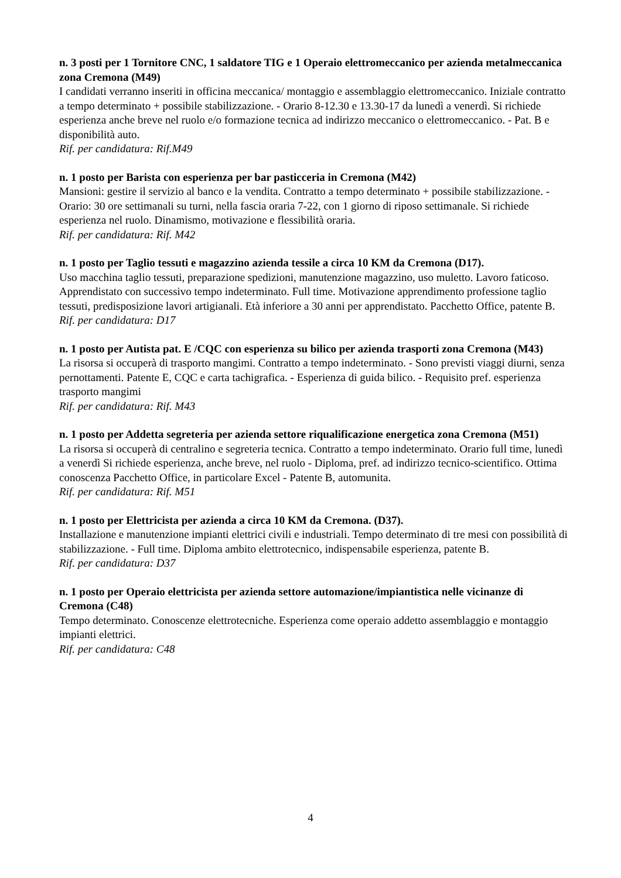n. 3 posti per 1 Tornitore CNC, 1 saldatore TIG e 1 Operaio elettromeccanico per azienda metalmeccanica zona Cremona (M49)
I candidati verranno inseriti in officina meccanica/ montaggio e assemblaggio elettromeccanico. Iniziale contratto a tempo determinato + possibile stabilizzazione. - Orario 8-12.30 e 13.30-17 da lunedì a venerdì. Si richiede esperienza anche breve nel ruolo e/o formazione tecnica ad indirizzo meccanico o elettromeccanico. - Pat. B e disponibilità auto.
Rif. per candidatura: Rif.M49
n. 1 posto per Barista con esperienza per bar pasticceria in Cremona (M42)
Mansioni: gestire il servizio al banco e la vendita. Contratto a tempo determinato + possibile stabilizzazione. - Orario: 30 ore settimanali su turni, nella fascia oraria 7-22, con 1 giorno di riposo settimanale. Si richiede esperienza nel ruolo. Dinamismo, motivazione e flessibilità oraria.
Rif. per candidatura: Rif. M42
n. 1 posto per Taglio tessuti e magazzino azienda tessile a circa 10 KM da Cremona (D17).
Uso macchina taglio tessuti, preparazione spedizioni, manutenzione magazzino, uso muletto. Lavoro faticoso. Apprendistato con successivo tempo indeterminato. Full time. Motivazione apprendimento professione taglio tessuti, predisposizione lavori artigianali. Età inferiore a 30 anni per apprendistato. Pacchetto Office, patente B.
Rif. per candidatura: D17
n. 1 posto per Autista pat. E /CQC con esperienza su bilico per azienda trasporti zona Cremona (M43)
La risorsa si occuperà di trasporto mangimi. Contratto a tempo indeterminato. - Sono previsti viaggi diurni, senza pernottamenti. Patente E, CQC e carta tachigrafica. - Esperienza di guida bilico. - Requisito pref. esperienza trasporto mangimi
Rif. per candidatura: Rif. M43
n. 1 posto per Addetta segreteria per azienda settore riqualificazione energetica zona Cremona (M51)
La risorsa si occuperà di centralino e segreteria tecnica. Contratto a tempo indeterminato. Orario full time, lunedì a venerdì Si richiede esperienza, anche breve, nel ruolo - Diploma, pref. ad indirizzo tecnico-scientifico. Ottima conoscenza Pacchetto Office, in particolare Excel - Patente B, automunita.
Rif. per candidatura: Rif. M51
n. 1 posto per Elettricista per azienda a circa 10 KM da Cremona. (D37).
Installazione e manutenzione impianti elettrici civili e industriali. Tempo determinato di tre mesi con possibilità di stabilizzazione. - Full time. Diploma ambito elettrotecnico, indispensabile esperienza, patente B.
Rif. per candidatura: D37
n. 1 posto per Operaio elettricista per azienda settore automazione/impiantistica nelle vicinanze di Cremona (C48)
Tempo determinato. Conoscenze elettrotecniche. Esperienza come operaio addetto assemblaggio e montaggio impianti elettrici.
Rif. per candidatura: C48
4